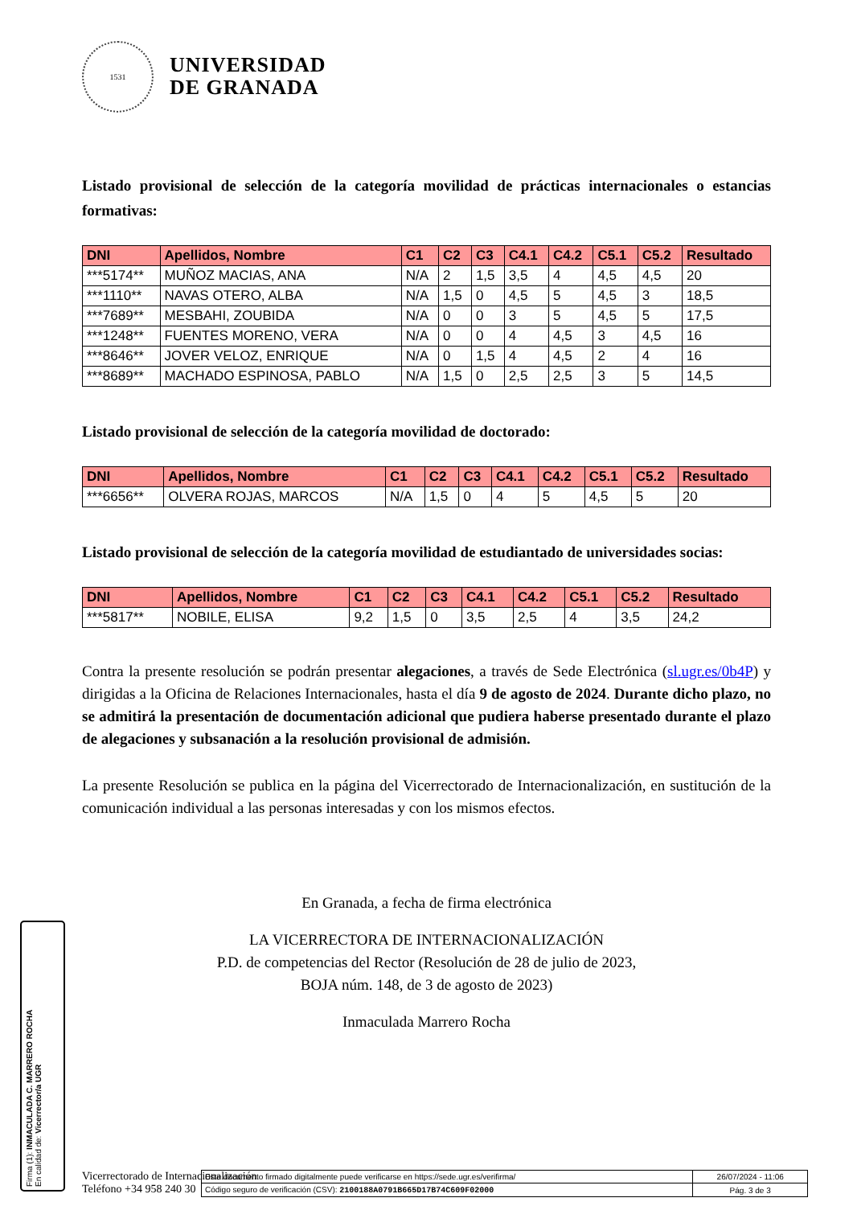1531
UNIVERSIDAD
DE GRANADA
Listado provisional de selección de la categoría movilidad de prácticas internacionales o estancias formativas:
| DNI | Apellidos, Nombre | C1 | C2 | C3 | C4.1 | C4.2 | C5.1 | C5.2 | Resultado |
| --- | --- | --- | --- | --- | --- | --- | --- | --- | --- |
| ***5174** | MUÑOZ MACIAS, ANA | N/A | 2 | 1,5 | 3,5 | 4 | 4,5 | 4,5 | 20 |
| ***1110** | NAVAS OTERO, ALBA | N/A | 1,5 | 0 | 4,5 | 5 | 4,5 | 3 | 18,5 |
| ***7689** | MESBAHI, ZOUBIDA | N/A | 0 | 0 | 3 | 5 | 4,5 | 5 | 17,5 |
| ***1248** | FUENTES MORENO, VERA | N/A | 0 | 0 | 4 | 4,5 | 3 | 4,5 | 16 |
| ***8646** | JOVER VELOZ, ENRIQUE | N/A | 0 | 1,5 | 4 | 4,5 | 2 | 4 | 16 |
| ***8689** | MACHADO ESPINOSA, PABLO | N/A | 1,5 | 0 | 2,5 | 2,5 | 3 | 5 | 14,5 |
Listado provisional de selección de la categoría movilidad de doctorado:
| DNI | Apellidos, Nombre | C1 | C2 | C3 | C4.1 | C4.2 | C5.1 | C5.2 | Resultado |
| --- | --- | --- | --- | --- | --- | --- | --- | --- | --- |
| ***6656** | OLVERA ROJAS, MARCOS | N/A | 1,5 | 0 | 4 | 5 | 4,5 | 5 | 20 |
Listado provisional de selección de la categoría movilidad de estudiantado de universidades socias:
| DNI | Apellidos, Nombre | C1 | C2 | C3 | C4.1 | C4.2 | C5.1 | C5.2 | Resultado |
| --- | --- | --- | --- | --- | --- | --- | --- | --- | --- |
| ***5817** | NOBILE, ELISA | 9,2 | 1,5 | 0 | 3,5 | 2,5 | 4 | 3,5 | 24,2 |
Contra la presente resolución se podrán presentar alegaciones, a través de Sede Electrónica (sl.ugr.es/0b4P) y dirigidas a la Oficina de Relaciones Internacionales, hasta el día 9 de agosto de 2024. Durante dicho plazo, no se admitirá la presentación de documentación adicional que pudiera haberse presentado durante el plazo de alegaciones y subsanación a la resolución provisional de admisión.
La presente Resolución se publica en la página del Vicerrectorado de Internacionalización, en sustitución de la comunicación individual a las personas interesadas y con los mismos efectos.
En Granada, a fecha de firma electrónica
LA VICERRECTORA DE INTERNACIONALIZACIÓN
P.D. de competencias del Rector (Resolución de 28 de julio de 2023,
BOJA núm. 148, de 3 de agosto de 2023)
Inmaculada Marrero Rocha
Firma (1): INMACULADA C. MARRERO ROCHA
En calidad de: Vicerrector/a UGR
Vicerrectorado de Internacionalización
Teléfono +34 958 240 30
| Este documento firmado digitalmente puede verificarse en https://sede.ugr.es/verifirma/ | 26/07/2024 - 11:06 |
| Código seguro de verificación (CSV): 2100188A0791B665D17B74C609F02000 | Pág. 3 de 3 |